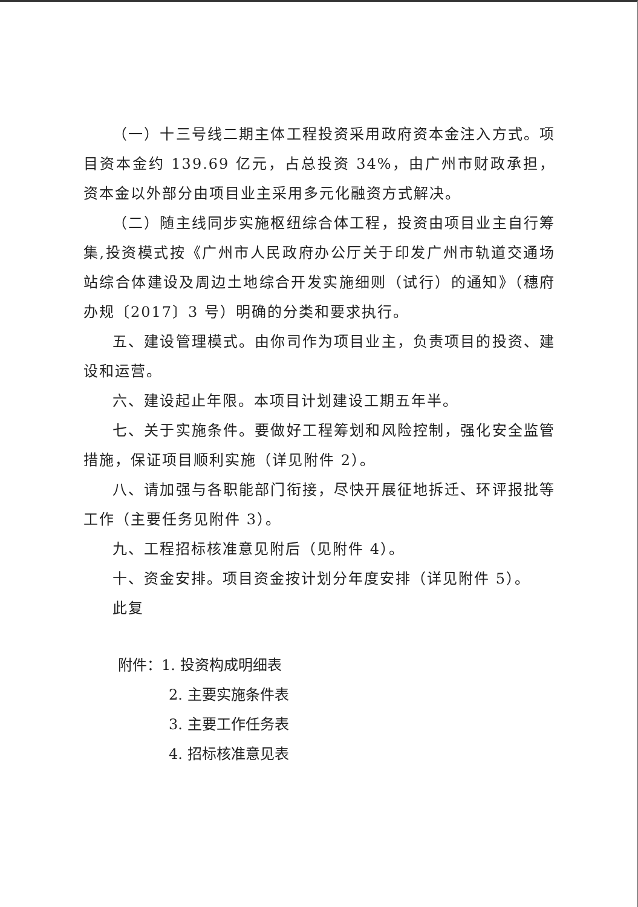（一）十三号线二期主体工程投资采用政府资本金注入方式。项目资本金约 139.69 亿元，占总投资 34%，由广州市财政承担，资本金以外部分由项目业主采用多元化融资方式解决。
（二）随主线同步实施枢纽综合体工程，投资由项目业主自行筹集,投资模式按《广州市人民政府办公厅关于印发广州市轨道交通场站综合体建设及周边土地综合开发实施细则（试行）的通知》（穗府办规〔2017〕3 号）明确的分类和要求执行。
五、建设管理模式。由你司作为项目业主，负责项目的投资、建设和运营。
六、建设起止年限。本项目计划建设工期五年半。
七、关于实施条件。要做好工程筹划和风险控制，强化安全监管措施，保证项目顺利实施（详见附件 2）。
八、请加强与各职能部门衔接，尽快开展征地拆迁、环评报批等工作（主要任务见附件 3）。
九、工程招标核准意见附后（见附件 4）。
十、资金安排。项目资金按计划分年度安排（详见附件 5）。
此复
附件：1. 投资构成明细表
2. 主要实施条件表
3. 主要工作任务表
4. 招标核准意见表